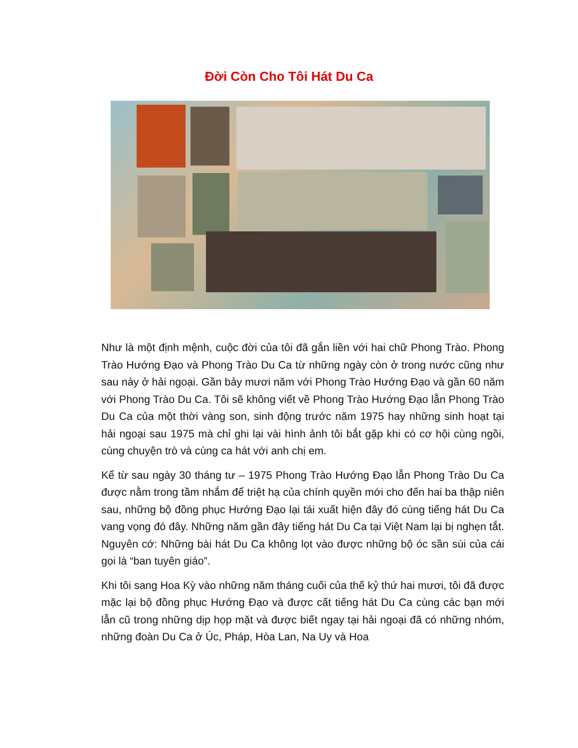Đời Còn Cho Tôi Hát Du Ca
Như là một định mệnh, cuộc đời của tôi đã gắn liền với hai chữ Phong Trào. Phong Trào Hướng Đạo và Phong Trào Du Ca từ những ngày còn ở trong nước cũng như sau này ở hải ngoại. Gần bảy mươi năm với Phong Trào Hướng Đạo và gần 60 năm với Phong Trào Du Ca. Tôi sẽ không viết về Phong Trào Hướng Đạo lẫn Phong Trào Du Ca của một thời vàng son, sinh động trước năm 1975 hay những sinh hoạt tại hải ngoại sau 1975 mà chỉ ghi lại vài hình ảnh tôi bắt gặp khi có cơ hội cùng ngồi, cùng chuyện trò và cùng ca hát với anh chị em.
Kể từ sau ngày 30 tháng tư – 1975 Phong Trào Hướng Đạo lẫn Phong Trào Du Ca được nằm trong tầm nhắm để triệt hạ của chính quyền mới cho đến hai ba thập niên sau, những bộ đồng phục Hướng Đạo lại tái xuất hiện đây đó cùng tiếng hát Du Ca vang vọng đó đây. Những năm gần đây tiếng hát Du Ca tại Việt Nam lại bị nghẹn tắt. Nguyên cớ: Những bài hát Du Ca không lọt vào được những bộ óc sần sùi của cái gọi là “ban tuyên giáo”.
Khi tôi sang Hoa Kỳ vào những năm tháng cuối của thế kỷ thứ hai mươi, tôi đã được mặc lại bộ đồng phục Hướng Đạo và được cất tiếng hát Du Ca cùng các bạn mới lẫn cũ trong những dịp họp mặt và được biết ngay tại hải ngoại đã có những nhóm, những đoàn Du Ca ở Úc, Pháp, Hòa Lan, Na Uy và Hoa